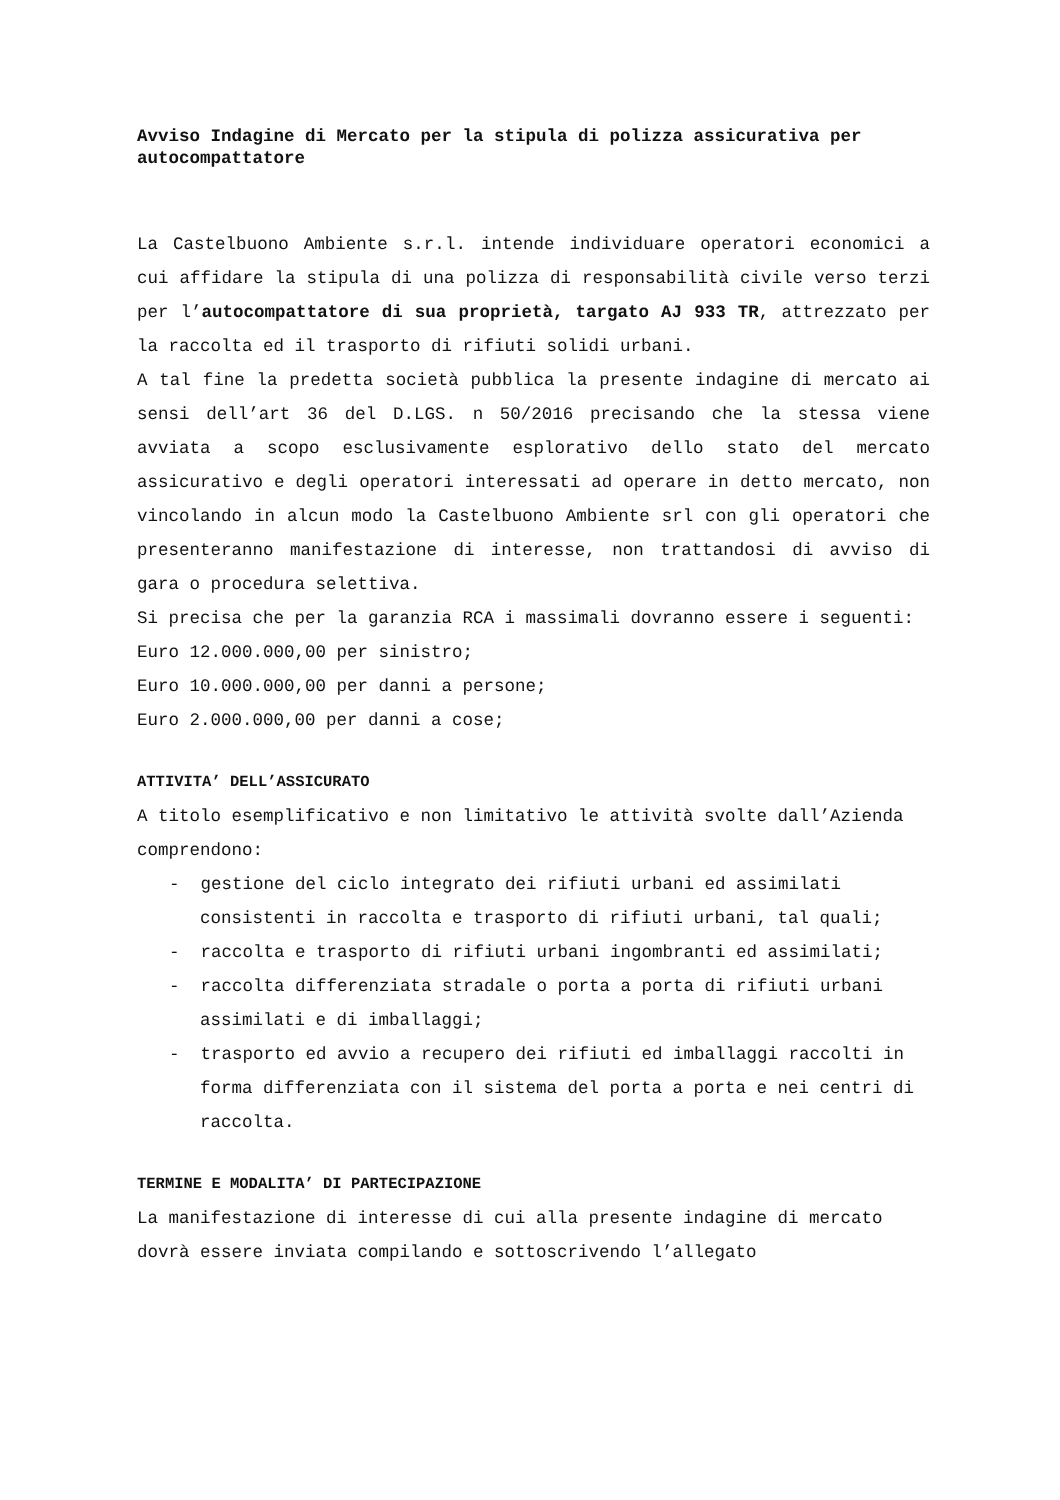Avviso Indagine di Mercato per la stipula di polizza assicurativa per autocompattatore
La Castelbuono Ambiente s.r.l. intende individuare operatori economici a cui affidare la stipula di una polizza di responsabilità civile verso terzi per l’autocompattatore di sua proprietà, targato AJ 933 TR, attrezzato per la raccolta ed il trasporto di rifiuti solidi urbani.
A tal fine la predetta società pubblica la presente indagine di mercato ai sensi dell’art 36 del D.LGS. n 50/2016 precisando che la stessa viene avviata a scopo esclusivamente esplorativo dello stato del mercato assicurativo e degli operatori interessati ad operare in detto mercato, non vincolando in alcun modo la Castelbuono Ambiente srl con gli operatori che presenteranno manifestazione di interesse, non trattandosi di avviso di gara o procedura selettiva.
Si precisa che per la garanzia RCA i massimali dovranno essere i seguenti:
Euro 12.000.000,00 per sinistro;
Euro 10.000.000,00 per danni a persone;
Euro 2.000.000,00 per danni a cose;
ATTIVITA’ DELL’ASSICURATO
A titolo esemplificativo e non limitativo le attività svolte dall’Azienda comprendono:
- gestione del ciclo integrato dei rifiuti urbani ed assimilati consistenti in raccolta e trasporto di rifiuti urbani, tal quali;
- raccolta e trasporto di rifiuti urbani ingombranti ed assimilati;
- raccolta differenziata stradale o porta a porta di rifiuti urbani assimilati e di imballaggi;
- trasporto ed avvio a recupero dei rifiuti ed imballaggi raccolti in forma differenziata con il sistema del porta a porta e nei centri di raccolta.
TERMINE E MODALITA’ DI PARTECIPAZIONE
La manifestazione di interesse di cui alla presente indagine di mercato dovrà essere inviata compilando e sottoscrivendo l’allegato